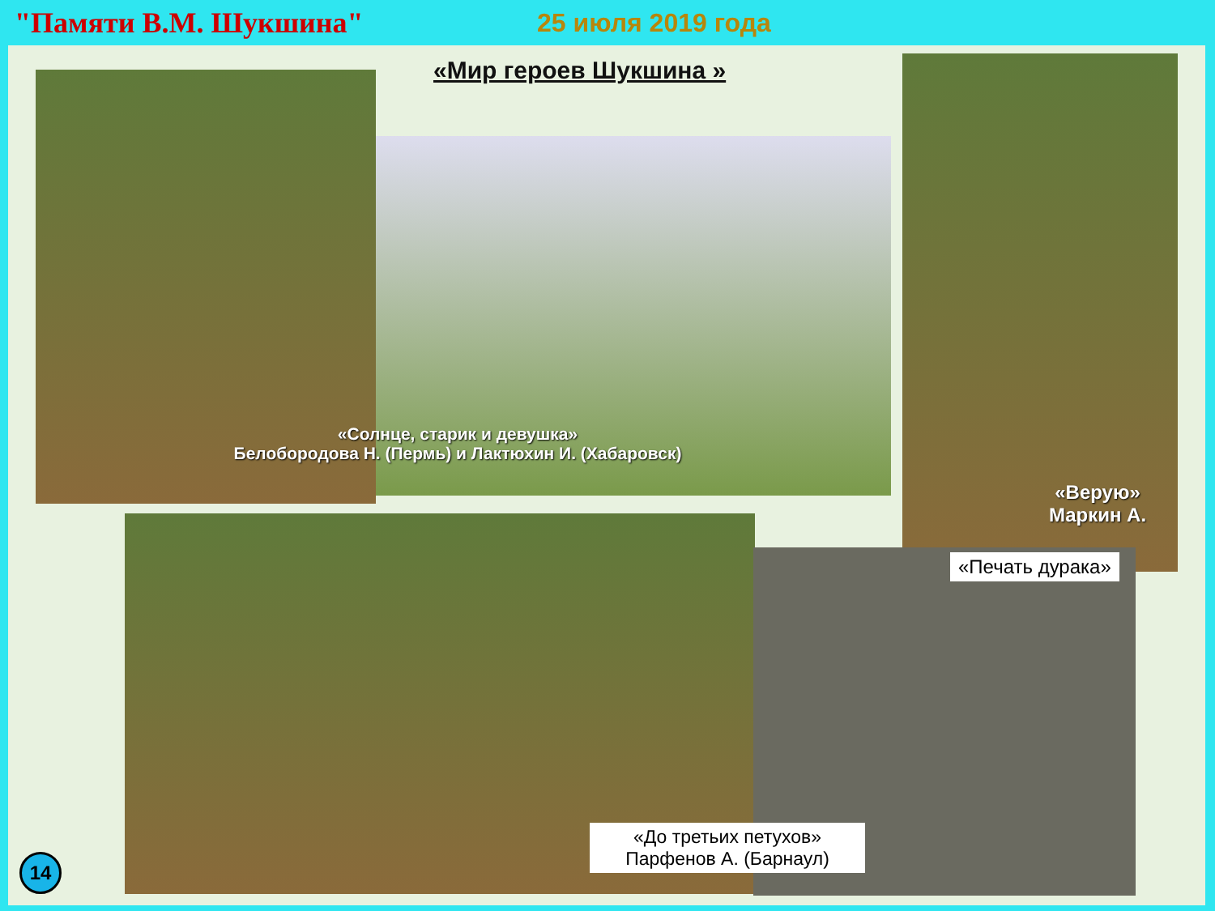"Памяти В.М. Шукшина" 25 июля 2019 года
«Мир героев Шукшина »
«Солнце, старик и девушка»
Белобородова Н. (Пермь) и Лактюхин И. (Хабаровск)
«Верую»
Маркин А.
«Печать дурака»
«До третьих петухов»
Парфенов А. (Барнаул)
14